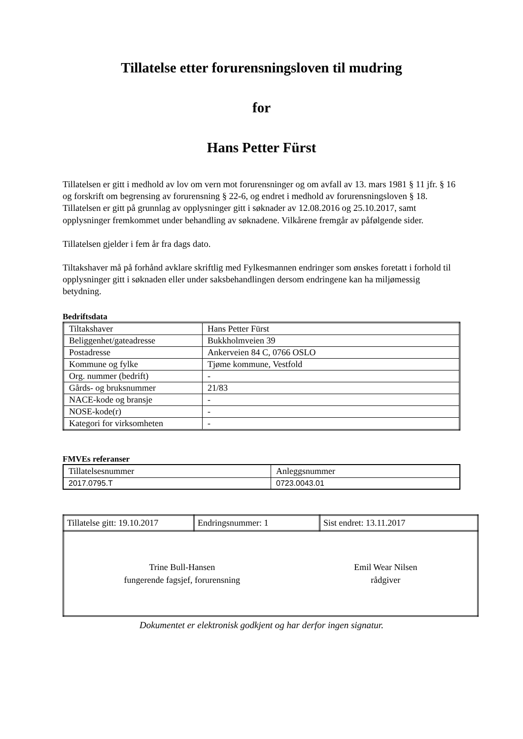Tillatelse etter forurensningsloven til mudring
for
Hans Petter Fürst
Tillatelsen er gitt i medhold av lov om vern mot forurensninger og om avfall av 13. mars 1981 § 11 jfr. § 16 og forskrift om begrensing av forurensning § 22-6, og endret i medhold av forurensningsloven § 18. Tillatelsen er gitt på grunnlag av opplysninger gitt i søknader av 12.08.2016 og 25.10.2017, samt opplysninger fremkommet under behandling av søknadene. Vilkårene fremgår av påfølgende sider.
Tillatelsen gjelder i fem år fra dags dato.
Tiltakshaver må på forhånd avklare skriftlig med Fylkesmannen endringer som ønskes foretatt i forhold til opplysninger gitt i søknaden eller under saksbehandlingen dersom endringene kan ha miljømessig betydning.
Bedriftsdata
| Tiltakshaver | Hans Petter Fürst |
| Beliggenhet/gateadresse | Bukkholmveien 39 |
| Postadresse | Ankerveien 84 C, 0766 OSLO |
| Kommune og fylke | Tjøme kommune, Vestfold |
| Org. nummer (bedrift) | - |
| Gårds- og bruksnummer | 21/83 |
| NACE-kode og bransje | - |
| NOSE-kode(r) | - |
| Kategori for virksomheten | - |
FMVEs referanser
| Tillatelsesnummer | Anleggsnummer |
| 2017.0795.T | 0723.0043.01 |
| Tillatelse gitt: 19.10.2017 | Endringsnummer: 1 | Sist endret: 13.11.2017 |
| Trine Bull-Hansen fungerende fagsjef, forurensning Emil Wear Nilsen rådgiver | | |
Dokumentet er elektronisk godkjent og har derfor ingen signatur.